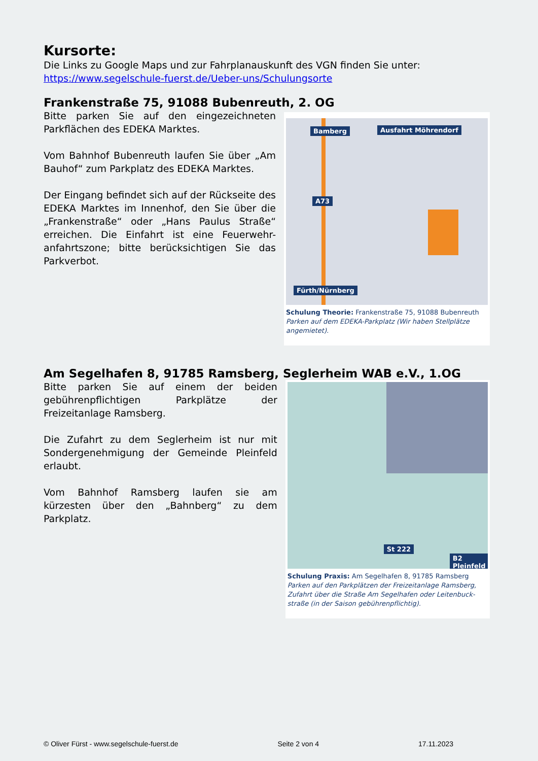Kursorte:
Die Links zu Google Maps und zur Fahrplanauskunft des VGN finden Sie unter:
https://www.segelschule-fuerst.de/Ueber-uns/Schulungsorte
Frankenstraße 75, 91088 Bubenreuth, 2. OG
Bitte parken Sie auf den eingezeichneten Parkflächen des EDEKA Marktes.
Vom Bahnhof Bubenreuth laufen Sie über „Am Bauhof“ zum Parkplatz des EDEKA Marktes.
Der Eingang befindet sich auf der Rückseite des EDEKA Marktes im Innenhof, den Sie über die „Frankenstraße“ oder „Hans Paulus Straße“ erreichen. Die Einfahrt ist eine Feuerwehr-anfahrtszone; bitte berücksichtigen Sie das Parkverbot.
Bamberg Ausfahrt Möhrendorf
A73
Fürth/Nürnberg
Schulung Theorie: Frankenstraße 75, 91088 Bubenreuth
Parken auf dem EDEKA-Parkplatz (Wir haben Stellplätze angemietet).
Am Segelhafen 8, 91785 Ramsberg, Seglerheim WAB e.V., 1.OG
Bitte parken Sie auf einem der beiden gebührenpflichtigen Parkplätze der Freizeitanlage Ramsberg.
Die Zufahrt zu dem Seglerheim ist nur mit Sondergenehmigung der Gemeinde Pleinfeld erlaubt.
Vom Bahnhof Ramsberg laufen sie am kürzesten über den „Bahnberg“ zu dem Parkplatz.
St 222
B2 Pleinfeld
Schulung Praxis: Am Segelhafen 8, 91785 Ramsberg
Parken auf den Parkplätzen der Freizeitanlage Ramsberg, Zufahrt über die Straße Am Segelhafen oder Leitenbuck-straße (in der Saison gebührenpflichtig).
© Oliver Fürst - www.segelschule-fuerst.de Seite 2 von 4 17.11.2023